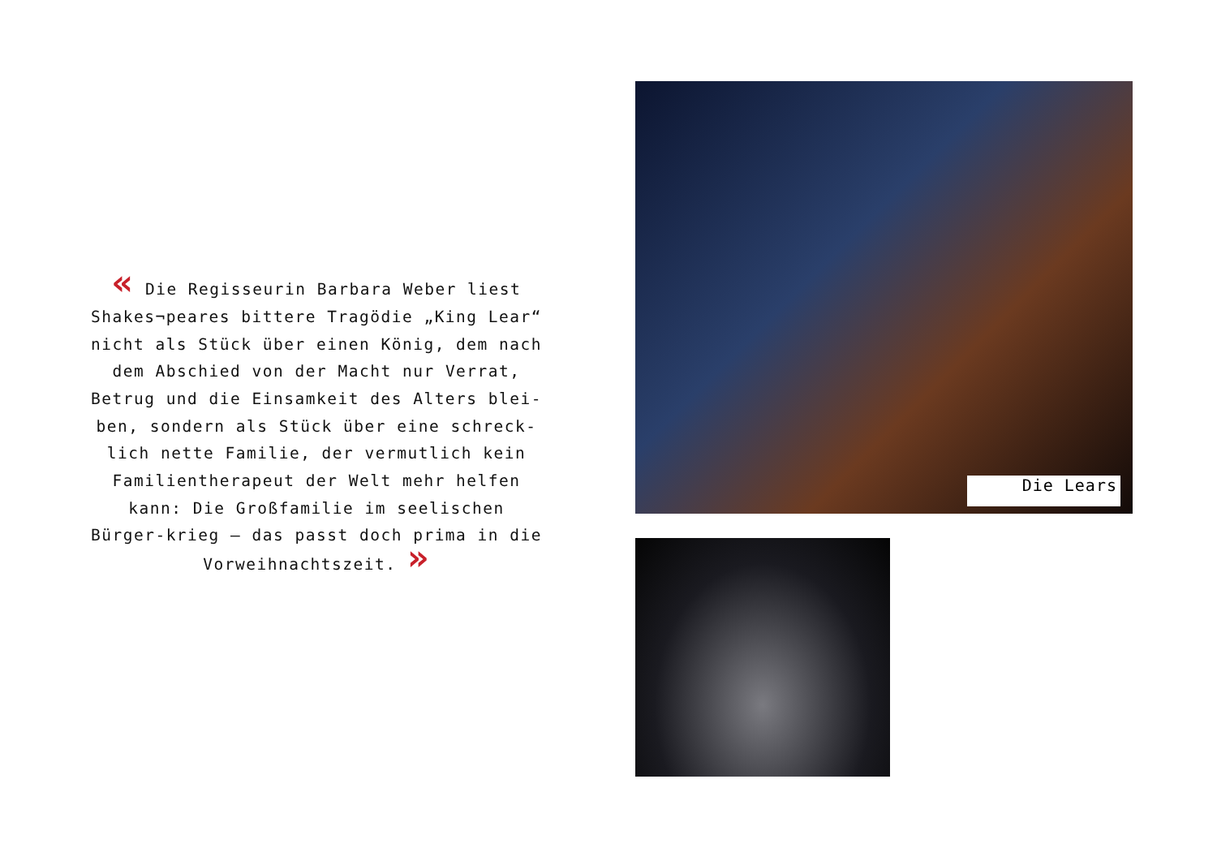« Die Regisseurin Barbara Weber liest Shakes¬peares bittere Tragödie „King Lear“ nicht als Stück über einen König, dem nach dem Abschied von der Macht nur Verrat, Betrug und die Einsamkeit des Alters blei-ben, sondern als Stück über eine schreck-lich nette Familie, der vermutlich kein Familientherapeut der Welt mehr helfen kann: Die Großfamilie im seelischen Bürger-krieg – das passt doch prima in die Vorweihnachtszeit. »
Die Lears